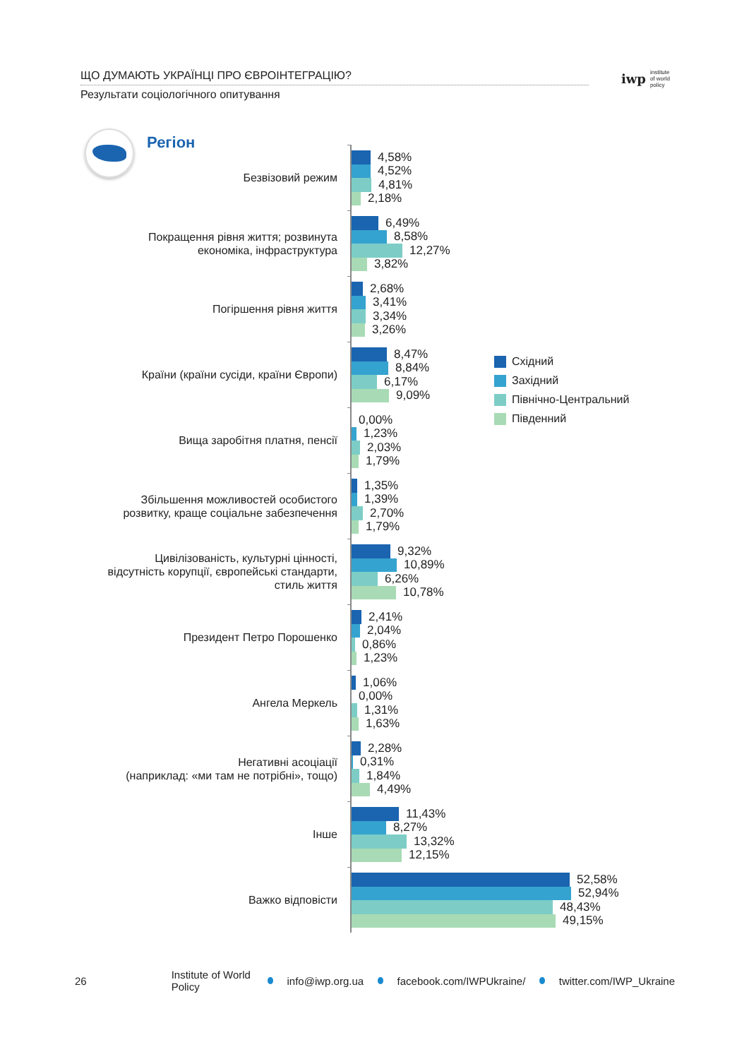ЩО ДУМАЮТЬ УКРАЇНЦІ ПРО ЄВРОІНТЕГРАЦІЮ?
Результати соціологічного опитування
iwp
institute
of world
policy
Регіон
Безвізовий режим
4,58%
4,52%
4,81%
2,18%
Покращення рівня життя; розвинута
економіка, інфраструктура
6,49%
8,58%
12,27%
3,82%
Погіршення рівня життя
2,68%
3,41%
3,34%
3,26%
Країни (країни сусіди, країни Європи)
8,47%
8,84%
6,17%
9,09%
Вища заробітня платня, пенсії
0,00%
1,23%
2,03%
1,79%
Збільшення можливостей особистого
розвитку, краще соціальне забезпечення
1,35%
1,39%
2,70%
1,79%
Цивілізованість, культурні цінності,
відсутність корупції, європейські стандарти,
стиль життя
9,32%
10,89%
6,26%
10,78%
Президент Петро Порошенко
2,41%
2,04%
0,86%
1,23%
Ангела Меркель
1,06%
0,00%
1,31%
1,63%
Негативні асоціації
(наприклад: «ми там не потрібні», тощо)
2,28%
0,31%
1,84%
4,49%
Інше
11,43%
8,27%
13,32%
12,15%
Важко відповісти
52,58%
52,94%
48,43%
49,15%
Східний
Західний
Північно-Центральний
Південний
26 Institute of World Policy info@iwp.org.ua facebook.com/IWPUkraine/ twitter.com/IWP_Ukraine